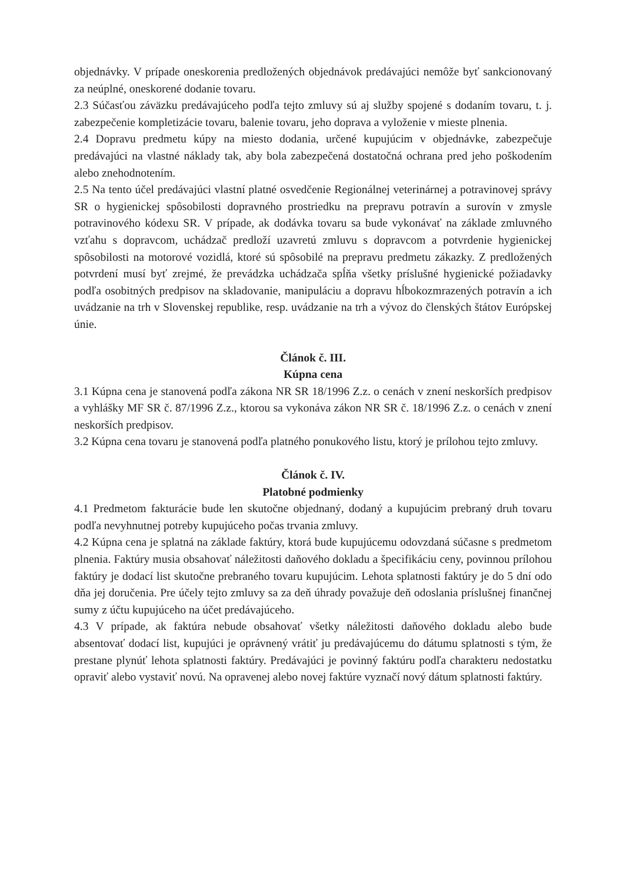objednávky. V prípade oneskorenia predložených objednávok predávajúci nemôže byť sankcionovaný za neúplné, oneskorené dodanie tovaru.
2.3 Súčasťou záväzku predávajúceho podľa tejto zmluvy sú aj služby spojené s dodaním tovaru, t. j. zabezpečenie kompletizácie tovaru, balenie tovaru, jeho doprava a vyloženie v mieste plnenia.
2.4 Dopravu predmetu kúpy na miesto dodania, určené kupujúcim v objednávke, zabezpečuje predávajúci na vlastné náklady tak, aby bola zabezpečená dostatočná ochrana pred jeho poškodením alebo znehodnotením.
2.5 Na tento účel predávajúci vlastní platné osvedčenie Regionálnej veterinárnej a potravinovej správy SR o hygienickej spôsobilosti dopravného prostriedku na prepravu potravín a surovín v zmysle potravinového kódexu SR. V prípade, ak dodávka tovaru sa bude vykonávať na základe zmluvného vzťahu s dopravcom, uchádzač predloží uzavretú zmluvu s dopravcom a potvrdenie hygienickej spôsobilosti na motorové vozidlá, ktoré sú spôsobilé na prepravu predmetu zákazky. Z predložených potvrdení musí byť zrejmé, že prevádzka uchádzača spĺňa všetky príslušné hygienické požiadavky podľa osobitných predpisov na skladovanie, manipuláciu a dopravu hĺbokozmrazených potravín a ich uvádzanie na trh v Slovenskej republike, resp. uvádzanie na trh a vývoz do členských štátov Európskej únie.
Článok č. III.
Kúpna cena
3.1 Kúpna cena je stanovená podľa zákona NR SR 18/1996 Z.z. o cenách v znení neskorších predpisov a vyhlášky MF SR č. 87/1996 Z.z., ktorou sa vykonáva zákon NR SR č. 18/1996 Z.z. o cenách v znení neskorších predpisov.
3.2 Kúpna cena tovaru je stanovená podľa platného ponukového listu, ktorý je prílohou tejto zmluvy.
Článok č. IV.
Platobné podmienky
4.1 Predmetom fakturácie bude len skutočne objednaný, dodaný a kupujúcim prebraný druh tovaru podľa nevyhnutnej potreby kupujúceho počas trvania zmluvy.
4.2 Kúpna cena je splatná na základe faktúry, ktorá bude kupujúcemu odovzdaná súčasne s predmetom plnenia. Faktúry musia obsahovať náležitosti daňového dokladu a špecifikáciu ceny, povinnou prílohou faktúry je dodací list skutočne prebraného tovaru kupujúcim. Lehota splatnosti faktúry je do 5 dní odo dňa jej doručenia. Pre účely tejto zmluvy sa za deň úhrady považuje deň odoslania príslušnej finančnej sumy z účtu kupujúceho na účet predávajúceho.
4.3 V prípade, ak faktúra nebude obsahovať všetky náležitosti daňového dokladu alebo bude absentovať dodací list, kupujúci je oprávnený vrátiť ju predávajúcemu do dátumu splatnosti s tým, že prestane plynúť lehota splatnosti faktúry. Predávajúci je povinný faktúru podľa charakteru nedostatku opraviť alebo vystaviť novú. Na opravenej alebo novej faktúre vyznačí nový dátum splatnosti faktúry.